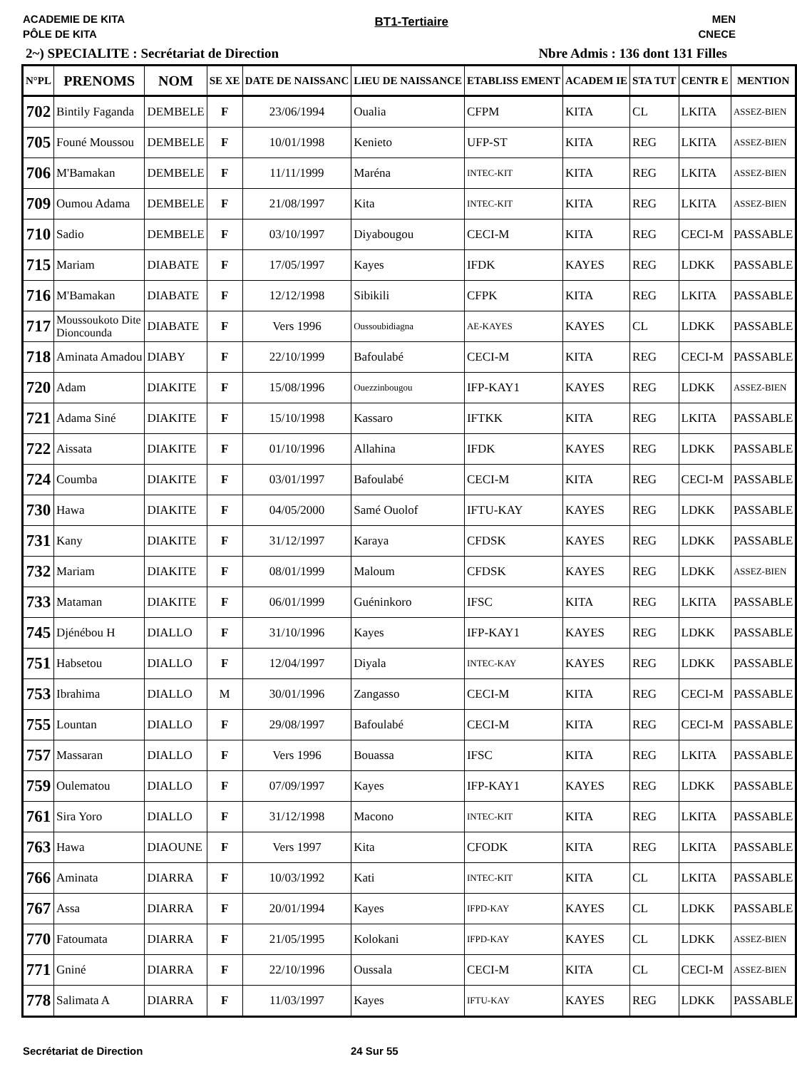ACADEMIE DE KITA
PÔLE DE KITA
BT1-Tertiaire
MEN
CNECE
2~) SPECIALITE : Secrétariat de Direction Nbre Admis : 136 dont 131 Filles
| N°PL | PRENOMS | NOM | SE XE | DATE DE NAISSANC | LIEU DE NAISSANCE | ETABLISS EMENT | ACADEM IE | STA TUT | CENTR E | MENTION |
| --- | --- | --- | --- | --- | --- | --- | --- | --- | --- | --- |
| 702 | Bintily Faganda | DEMBELE | F | 23/06/1994 | Oualia | CFPM | KITA | CL | LKITA | ASSEZ-BIEN |
| 705 | Founé Moussou | DEMBELE | F | 10/01/1998 | Kenieto | UFP-ST | KITA | REG | LKITA | ASSEZ-BIEN |
| 706 | M'Bamakan | DEMBELE | F | 11/11/1999 | Maréna | INTEC-KIT | KITA | REG | LKITA | ASSEZ-BIEN |
| 709 | Oumou Adama | DEMBELE | F | 21/08/1997 | Kita | INTEC-KIT | KITA | REG | LKITA | ASSEZ-BIEN |
| 710 | Sadio | DEMBELE | F | 03/10/1997 | Diyabougou | CECI-M | KITA | REG | CECI-M | PASSABLE |
| 715 | Mariam | DIABATE | F | 17/05/1997 | Kayes | IFDK | KAYES | REG | LDKK | PASSABLE |
| 716 | M'Bamakan | DIABATE | F | 12/12/1998 | Sibikili | CFPK | KITA | REG | LKITA | PASSABLE |
| 717 | Moussoukoto Dite Dioncounda | DIABATE | F | Vers 1996 | Oussoubidiagna | AE-KAYES | KAYES | CL | LDKK | PASSABLE |
| 718 | Aminata Amadou | DIABY | F | 22/10/1999 | Bafoulabé | CECI-M | KITA | REG | CECI-M | PASSABLE |
| 720 | Adam | DIAKITE | F | 15/08/1996 | Ouezzinbougou | IFP-KAY1 | KAYES | REG | LDKK | ASSEZ-BIEN |
| 721 | Adama Siné | DIAKITE | F | 15/10/1998 | Kassaro | IFTKK | KITA | REG | LKITA | PASSABLE |
| 722 | Aissata | DIAKITE | F | 01/10/1996 | Allahina | IFDK | KAYES | REG | LDKK | PASSABLE |
| 724 | Coumba | DIAKITE | F | 03/01/1997 | Bafoulabé | CECI-M | KITA | REG | CECI-M | PASSABLE |
| 730 | Hawa | DIAKITE | F | 04/05/2000 | Samé Ouolof | IFTU-KAY | KAYES | REG | LDKK | PASSABLE |
| 731 | Kany | DIAKITE | F | 31/12/1997 | Karaya | CFDSK | KAYES | REG | LDKK | PASSABLE |
| 732 | Mariam | DIAKITE | F | 08/01/1999 | Maloum | CFDSK | KAYES | REG | LDKK | ASSEZ-BIEN |
| 733 | Mataman | DIAKITE | F | 06/01/1999 | Guéninkoro | IFSC | KITA | REG | LKITA | PASSABLE |
| 745 | Djénébou H | DIALLO | F | 31/10/1996 | Kayes | IFP-KAY1 | KAYES | REG | LDKK | PASSABLE |
| 751 | Habsetou | DIALLO | F | 12/04/1997 | Diyala | INTEC-KAY | KAYES | REG | LDKK | PASSABLE |
| 753 | Ibrahima | DIALLO | M | 30/01/1996 | Zangasso | CECI-M | KITA | REG | CECI-M | PASSABLE |
| 755 | Lountan | DIALLO | F | 29/08/1997 | Bafoulabé | CECI-M | KITA | REG | CECI-M | PASSABLE |
| 757 | Massaran | DIALLO | F | Vers 1996 | Bouassa | IFSC | KITA | REG | LKITA | PASSABLE |
| 759 | Oulematou | DIALLO | F | 07/09/1997 | Kayes | IFP-KAY1 | KAYES | REG | LDKK | PASSABLE |
| 761 | Sira Yoro | DIALLO | F | 31/12/1998 | Macono | INTEC-KIT | KITA | REG | LKITA | PASSABLE |
| 763 | Hawa | DIAOUNE | F | Vers 1997 | Kita | CFODK | KITA | REG | LKITA | PASSABLE |
| 766 | Aminata | DIARRA | F | 10/03/1992 | Kati | INTEC-KIT | KITA | CL | LKITA | PASSABLE |
| 767 | Assa | DIARRA | F | 20/01/1994 | Kayes | IFPD-KAY | KAYES | CL | LDKK | PASSABLE |
| 770 | Fatoumata | DIARRA | F | 21/05/1995 | Kolokani | IFPD-KAY | KAYES | CL | LDKK | ASSEZ-BIEN |
| 771 | Gniné | DIARRA | F | 22/10/1996 | Oussala | CECI-M | KITA | CL | CECI-M | ASSEZ-BIEN |
| 778 | Salimata A | DIARRA | F | 11/03/1997 | Kayes | IFTU-KAY | KAYES | REG | LDKK | PASSABLE |
Secrétariat de Direction 24 Sur 55